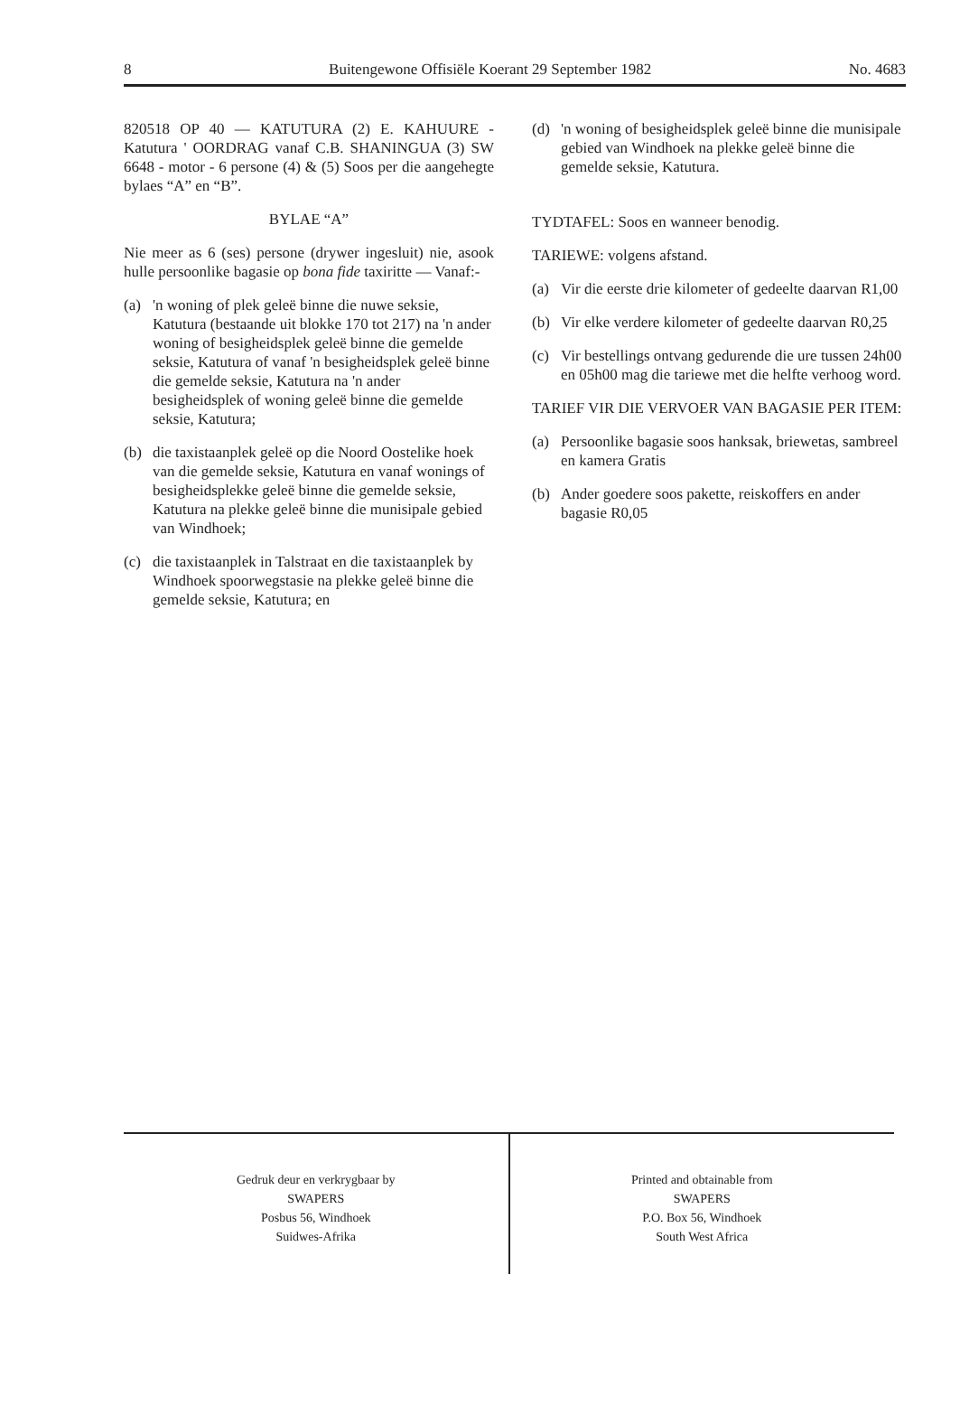8 Buitengewone Offisiële Koerant 29 September 1982 No. 4683
820518 OP 40 — KATUTURA (2) E. KAHUURE - Katutura ' OORDRAG vanaf C.B. SHANINGUA (3) SW 6648 - motor - 6 persone (4) & (5) Soos per die aangehegte bylaes “A” en “B”.
BYLAE “A”
Nie meer as 6 (ses) persone (drywer ingesluit) nie, asook hulle persoonlike bagasie op bona fide taxiritte — Vanaf:-
(a) 'n woning of plek geleë binne die nuwe seksie, Katutura (bestaande uit blokke 170 tot 217) na 'n ander woning of besigheidsplek geleë binne die gemelde seksie, Katutura of vanaf 'n besigheidsplek geleë binne die gemelde seksie, Katutura na 'n ander besigheidsplek of woning geleë binne die gemelde seksie, Katutura;
(b) die taxistaanplek geleë op die Noord Oostelike hoek van die gemelde seksie, Katutura en vanaf wonings of besigheidsplekke geleë binne die gemelde seksie, Katutura na plekke geleë binne die munisipale gebied van Windhoek;
(c) die taxistaanplek in Talstraat en die taxistaanplek by Windhoek spoorwegstasie na plekke geleë binne die gemelde seksie, Katutura; en
(d) 'n woning of besigheidsplek geleë binne die munisipale gebied van Windhoek na plekke geleë binne die gemelde seksie, Katutura.
TYDTAFEL: Soos en wanneer benodig.
TARIEWE: volgens afstand.
(a) Vir die eerste drie kilometer of gedeelte daarvan R1,00
(b) Vir elke verdere kilometer of gedeelte daarvan R0,25
(c) Vir bestellings ontvang gedurende die ure tussen 24h00 en 05h00 mag die tariewe met die helfte verhoog word.
TARIEF VIR DIE VERVOER VAN BAGASIE PER ITEM:
(a) Persoonlike bagasie soos hanksak, briewetas, sambreel en kamera Gratis
(b) Ander goedere soos pakette, reiskoffers en ander bagasie R0,05
Gedruk deur en verkrygbaar by
SWAPERS
Posbus 56, Windhoek
Suidwes-Afrika
Printed and obtainable from
SWAPERS
P.O. Box 56, Windhoek
South West Africa